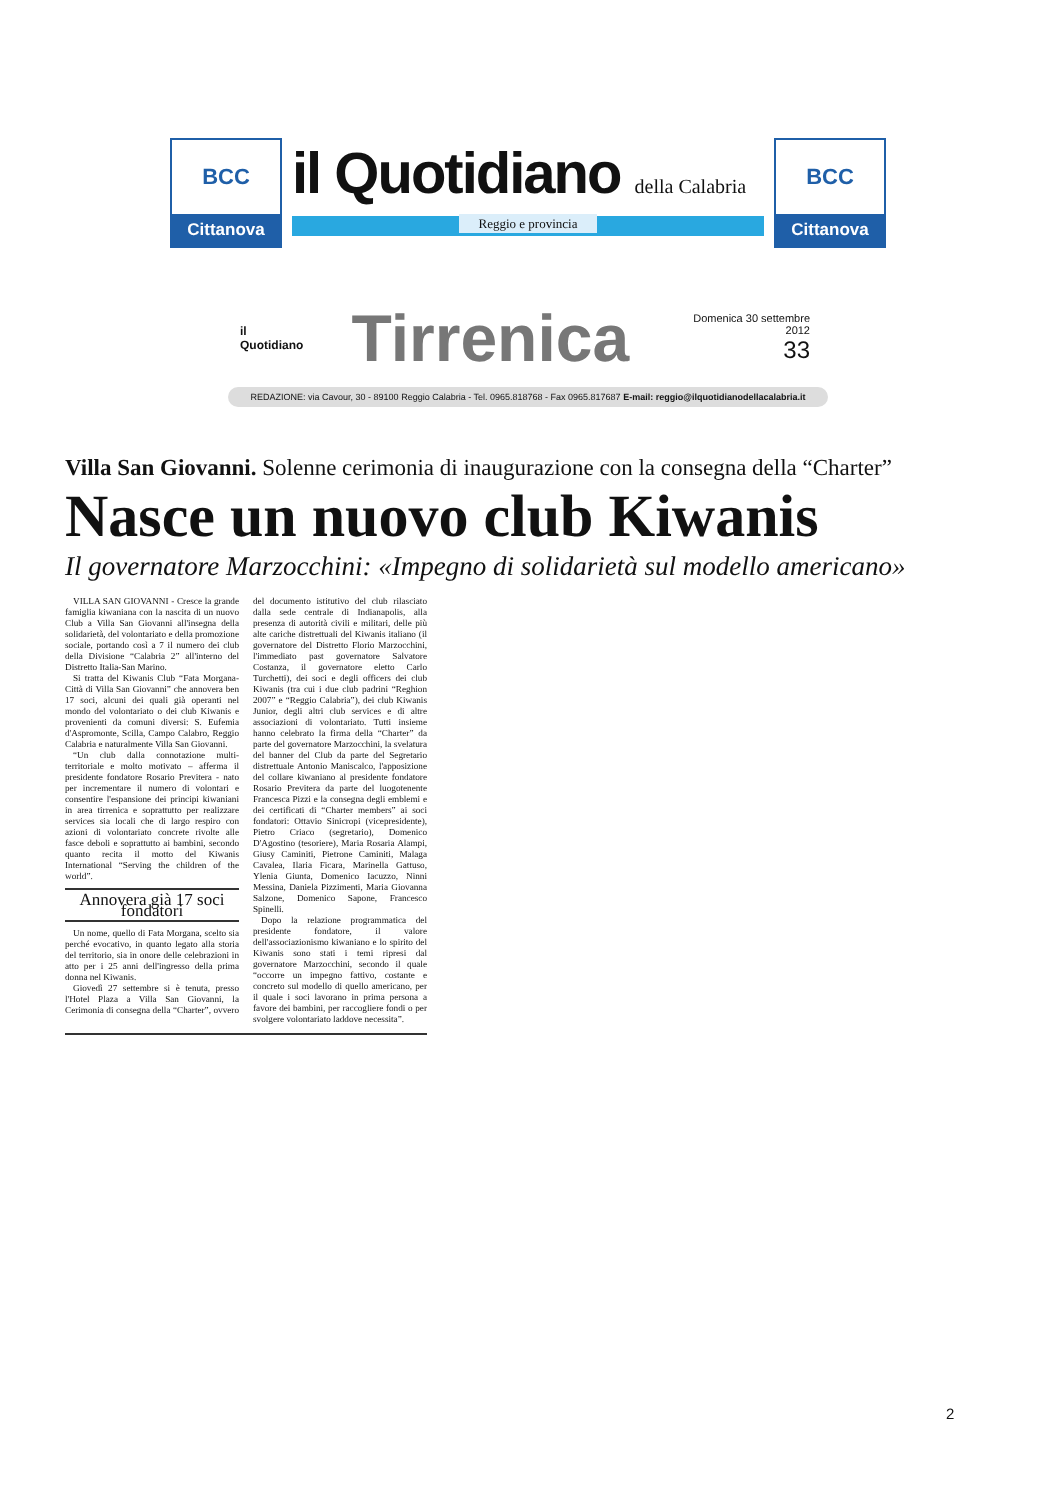BCC
Cittanova
il Quotidiano della Calabria
Reggio e provincia
BCC
Cittanova
il Quotidiano
Tirrenica
Domenica 30 settembre 2012
33
REDAZIONE: via Cavour, 30 - 89100 Reggio Calabria - Tel. 0965.818768 - Fax 0965.817687 E-mail: reggio@ilquotidianodellacalabria.it
Villa San Giovanni. Solenne cerimonia di inaugurazione con la consegna della “Charter”
Nasce un nuovo club Kiwanis
Il governatore Marzocchini: «Impegno di solidarietà sul modello americano»
VILLA SAN GIOVANNI - Cresce la grande famiglia kiwaniana con la nascita di un nuovo Club a Villa San Giovanni all'insegna della solidarietà, del volontariato e della promozione sociale, portando così a 7 il numero dei club della Divisione “Calabria 2” all'interno del Distretto Italia-San Marino.
Si tratta del Kiwanis Club “Fata Morgana-Città di Villa San Giovanni” che annovera ben 17 soci, alcuni dei quali già operanti nel mondo del volontariato o dei club Kiwanis e provenienti da comuni diversi: S. Eufemia d'Aspromonte, Scilla, Campo Calabro, Reggio Calabria e naturalmente Villa San Giovanni.
“Un club dalla connotazione multi-territoriale e molto motivato – afferma il presidente fondatore Rosario Previtera - nato per incrementare il numero di volontari e consentire l'espansione dei principi kiwaniani in area tirrenica e soprattutto per realizzare services sia locali che di largo respiro con azioni di volontariato concrete rivolte alle fasce deboli e soprattutto ai bambini, secondo quanto recita il motto del Kiwanis International “Serving the children of the world”.
Annovera già 17 soci fondatori
Un nome, quello di Fata Morgana, scelto sia perché evocativo, in quanto legato alla storia del territorio, sia in onore delle celebrazioni in atto per i 25 anni dell'ingresso della prima donna nel Kiwanis.
Giovedì 27 settembre si è tenuta, presso l'Hotel Plaza a Villa San Giovanni, la Cerimonia di consegna della “Charter”, ovvero del documento istitutivo del club rilasciato dalla sede centrale di Indianapolis, alla presenza di autorità civili e militari, delle più alte cariche distrettuali del Kiwanis italiano (il governatore del Distretto Florio Marzocchini, l'immediato past governatore Salvatore Costanza, il governatore eletto Carlo Turchetti), dei soci e degli officers dei club Kiwanis (tra cui i due club padrini “Reghion 2007” e “Reggio Calabria”), dei club Kiwanis Junior, degli altri club services e di altre associazioni di volontariato. Tutti insieme hanno celebrato la firma della “Charter” da parte del governatore Marzocchini, la svelatura del banner del Club da parte del Segretario distrettuale Antonio Maniscalco, l'apposizione del collare kiwaniano al presidente fondatore Rosario Previtera da parte del luogotenente Francesca Pizzi e la consegna degli emblemi e dei certificati di “Charter members” ai soci fondatori: Ottavio Sinicropi (vicepresidente), Pietro Criaco (segretario), Domenico D'Agostino (tesoriere), Maria Rosaria Alampi, Giusy Caminiti, Pietrone Caminiti, Malaga Cavalea, Ilaria Ficara, Marinella Gattuso, Ylenia Giunta, Domenico Iacuzzo, Ninni Messina, Daniela Pizzimenti, Maria Giovanna Salzone, Domenico Sapone, Francesco Spinelli.
Dopo la relazione programmatica del presidente fondatore, il valore dell'associazionismo kiwaniano e lo spirito del Kiwanis sono stati i temi ripresi dal governatore Marzocchini, secondo il quale “occorre un impegno fattivo, costante e concreto sul modello di quello americano, per il quale i soci lavorano in prima persona a favore dei bambini, per raccogliere fondi o per svolgere volontariato laddove necessita”.
2